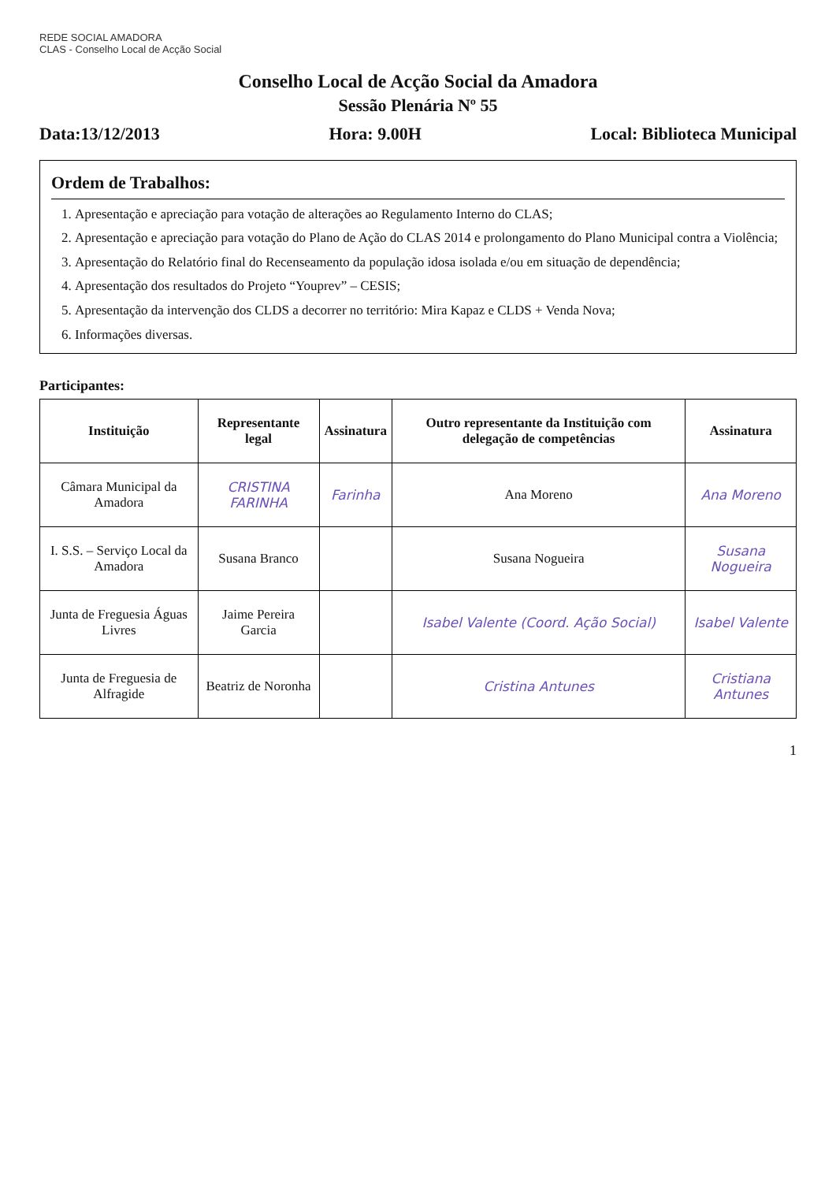REDE SOCIAL AMADORA
CLAS - Conselho Local de Acção Social
Conselho Local de Acção Social da Amadora
Sessão Plenária Nº 55
Data:13/12/2013 Hora: 9.00H Local: Biblioteca Municipal
Ordem de Trabalhos:
1. Apresentação e apreciação para votação de alterações ao Regulamento Interno do CLAS;
2. Apresentação e apreciação para votação do Plano de Ação do CLAS 2014 e prolongamento do Plano Municipal contra a Violência;
3. Apresentação do Relatório final do Recenseamento da população idosa isolada e/ou em situação de dependência;
4. Apresentação dos resultados do Projeto “Youprev” – CESIS;
5. Apresentação da intervenção dos CLDS a decorrer no território: Mira Kapaz e CLDS + Venda Nova;
6. Informações diversas.
Participantes:
| Instituição | Representante legal | Assinatura | Outro representante da Instituição com delegação de competências | Assinatura |
| --- | --- | --- | --- | --- |
| Câmara Municipal da Amadora | CRISTINA FARINHA | Farinha | Ana Moreno | Ana Moreno |
| I. S.S. – Serviço Local da Amadora | Susana Branco | | Susana Nogueira | Susana Nogueira |
| Junta de Freguesia Águas Livres | Jaime Pereira Garcia | | Isabel Valente (Coord. Ação Social) | Isabel Valente |
| Junta de Freguesia de Alfragide | Beatriz de Noronha | | Cristina Antunes | Cristiana Antunes |
1